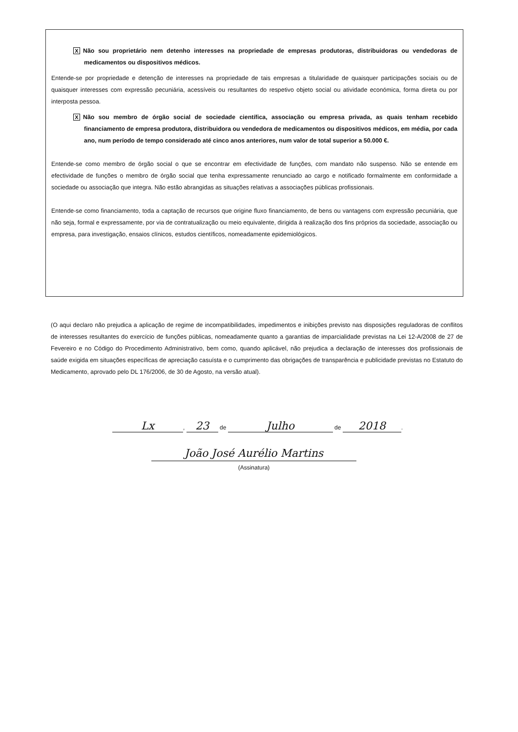X Não sou proprietário nem detenho interesses na propriedade de empresas produtoras, distribuidoras ou vendedoras de medicamentos ou dispositivos médicos.
Entende-se por propriedade e detenção de interesses na propriedade de tais empresas a titularidade de quaisquer participações sociais ou de quaisquer interesses com expressão pecuniária, acessíveis ou resultantes do respetivo objeto social ou atividade económica, forma direta ou por interposta pessoa.
X Não sou membro de órgão social de sociedade científica, associação ou empresa privada, as quais tenham recebido financiamento de empresa produtora, distribuidora ou vendedora de medicamentos ou dispositivos médicos, em média, por cada ano, num período de tempo considerado até cinco anos anteriores, num valor de total superior a 50.000 €.
Entende-se como membro de órgão social o que se encontrar em efectividade de funções, com mandato não suspenso. Não se entende em efectividade de funções o membro de órgão social que tenha expressamente renunciado ao cargo e notificado formalmente em conformidade a sociedade ou associação que integra. Não estão abrangidas as situações relativas a associações públicas profissionais.
Entende-se como financiamento, toda a captação de recursos que origine fluxo financiamento, de bens ou vantagens com expressão pecuniária, que não seja, formal e expressamente, por via de contratualização ou meio equivalente, dirigida à realização dos fins próprios da sociedade, associação ou empresa, para investigação, ensaios clínicos, estudos científicos, nomeadamente epidemiológicos.
(O aqui declaro não prejudica a aplicação de regime de incompatibilidades, impedimentos e inibições previsto nas disposições reguladoras de conflitos de interesses resultantes do exercício de funções públicas, nomeadamente quanto a garantias de imparcialidade previstas na Lei 12-A/2008 de 27 de Fevereiro e no Código do Procedimento Administrativo, bem como, quando aplicável, não prejudica a declaração de interesses dos profissionais de saúde exigida em situações específicas de apreciação casuísta e o cumprimento das obrigações de transparência e publicidade previstas no Estatuto do Medicamento, aprovado pelo DL 176/2006, de 30 de Agosto, na versão atual).
Lx, 23 de Julho de 2018.
João José Aurélio Martins
(Assinatura)